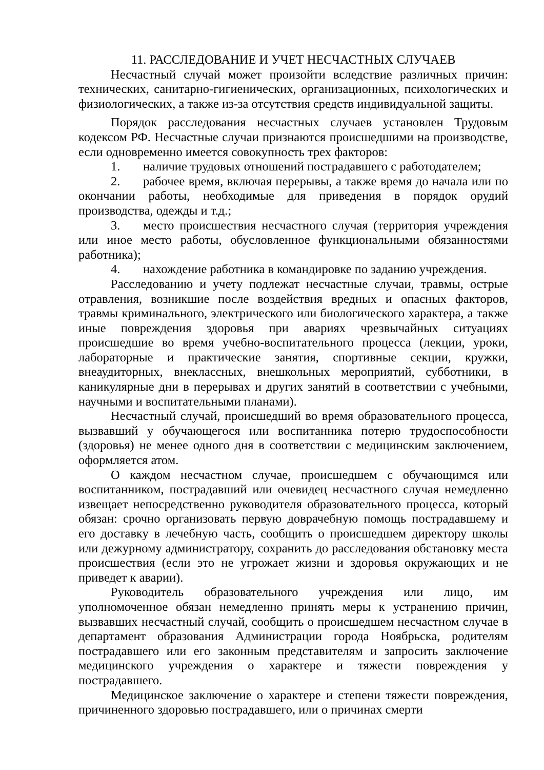11. РАССЛЕДОВАНИЕ И УЧЕТ НЕСЧАСТНЫХ СЛУЧАЕВ
Несчастный случай может произойти вследствие различных причин: технических, санитарно-гигиенических, организационных, психологических и физиологических, а также из-за отсутствия средств индивидуальной защиты.
Порядок расследования несчастных случаев установлен Трудовым кодексом РФ. Несчастные случаи признаются происшедшими на производстве, если одновременно имеется совокупность трех факторов:
1. наличие трудовых отношений пострадавшего с работодателем;
2. рабочее время, включая перерывы, а также время до начала или по окончании работы, необходимые для приведения в порядок орудий производства, одежды и т.д.;
3. место происшествия несчастного случая (территория учреждения или иное место работы, обусловленное функциональными обязанностями работника);
4. нахождение работника в командировке по заданию учреждения.
Расследованию и учету подлежат несчастные случаи, травмы, острые отравления, возникшие после воздействия вредных и опасных факторов, травмы криминального, электрического или биологического характера, а также иные повреждения здоровья при авариях чрезвычайных ситуациях происшедшие во время учебно-воспитательного процесса (лекции, уроки, лабораторные и практические занятия, спортивные секции, кружки, внеаудиторных, внеклассных, внешкольных мероприятий, субботники, в каникулярные дни в перерывах и других занятий в соответствии с учебными, научными и воспитательными планами).
Несчастный случай, происшедший во время образовательного процесса, вызвавший у обучающегося или воспитанника потерю трудоспособности (здоровья) не менее одного дня в соответствии с медицинским заключением, оформляется атом.
О каждом несчастном случае, происшедшем с обучающимся или воспитанником, пострадавший или очевидец несчастного случая немедленно извещает непосредственно руководителя образовательного процесса, который обязан: срочно организовать первую доврачебную помощь пострадавшему и его доставку в лечебную часть, сообщить о происшедшем директору школы или дежурному администратору, сохранить до расследования обстановку места происшествия (если это не угрожает жизни и здоровья окружающих и не приведет к аварии).
Руководитель образовательного учреждения или лицо, им уполномоченное обязан немедленно принять меры к устранению причин, вызвавших несчастный случай, сообщить о происшедшем несчастном случае в департамент образования Администрации города Ноябрьска, родителям пострадавшего или его законным представителям и запросить заключение медицинского учреждения о характере и тяжести повреждения у пострадавшего.
Медицинское заключение о характере и степени тяжести повреждения, причиненного здоровью пострадавшего, или о причинах смерти